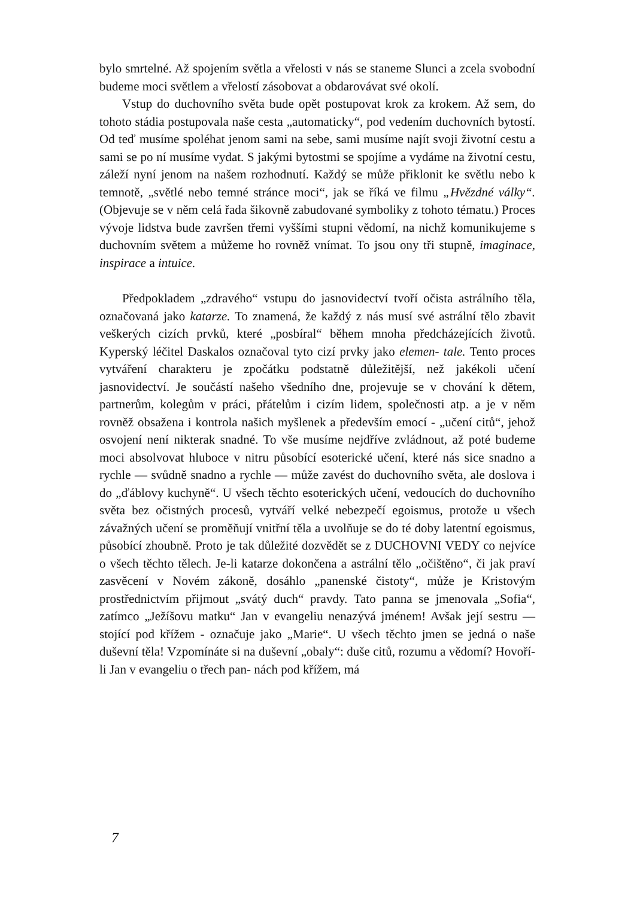bylo smrtelné. Až spojením světla a vřelosti v nás se staneme Slunci a zcela svobodní budeme moci světlem a vřelostí zásobovat a obdarovávat své okolí.
Vstup do duchovního světa bude opět postupovat krok za krokem. Až sem, do tohoto stádia postupovala naše cesta „automaticky“, pod vedením duchovních bytostí. Od teď musíme spoléhat jenom sami na sebe, sami musíme najít svoji životní cestu a sami se po ní musíme vydat. S jakými bytostmi se spojíme a vydáme na životní cestu, záleží nyní jenom na našem rozhodnutí. Každý se může přiklonit ke světlu nebo k temnotě, „světlé nebo temné stránce moci“, jak se říká ve filmu „Hvězdné války“. (Objevuje se v něm celá řada šikovně zabudované symboliky z tohoto tématu.) Proces vývoje lidstva bude završen třemi vyššími stupni vědomí, na nichž komunikujeme s duchovním světem a můžeme ho rovněž vnímat. To jsou ony tři stupně, imaginace, inspirace a intuice.
Předpokladem „zdravého“ vstupu do jasnovidectví tvoří očista astrálního těla, označovaná jako katarze. To znamená, že každý z nás musí své astrální tělo zbavit veškerých cizích prvků, které „posbíral“ během mnoha předcházejících životů. Kyperský léčitel Daskalos označoval tyto cizí prvky jako elemen- tale. Tento proces vytváření charakteru je zpočátku podstatně důležitější, než jakékoli učení jasnovidectví. Je součástí našeho všedního dne, projevuje se v chování k dětem, partnerům, kolegům v práci, přátelům i cizím lidem, společnosti atp. a je v něm rovněž obsažena i kontrola našich myšlenek a především emocí - „učení citů“, jehož osvojení není nikterak snadné. To vše musíme nejdříve zvládnout, až poté budeme moci absolvovat hluboce v nitru působící esoterické učení, které nás sice snadno a rychle — svůdně snadno a rychle — může zavést do duchovního světa, ale doslova i do „ďáblovy kuchyně“. U všech těchto esoterických učení, vedoucích do duchovního světa bez očistných procesů, vytváří velké nebezpečí egoismus, protože u všech závažných učení se proměňují vnitřní těla a uvolňuje se do té doby latentní egoismus, působící zhoubně. Proto je tak důležité dozvědět se z DUCHOVNI VEDY co nejvíce o všech těchto tělech. Je-li katarze dokončena a astrální tělo „očištěno“, či jak praví zasvěcení v Novém zákoně, dosáhlo „panenské čistoty“, může je Kristovým prostřednictvím přijmout „svátý duch“ pravdy. Tato panna se jmenovala „Sofia“, zatímco „Ježíšovu matku“ Jan v evangeliu nenazývá jménem! Avšak její sestru — stojící pod křížem - označuje jako „Marie“. U všech těchto jmen se jedná o naše duševní těla! Vzpomínáte si na duševní „obaly“: duše citů, rozumu a vědomí? Hovoří-li Jan v evangeliu o třech pan- nách pod křížem, má
7